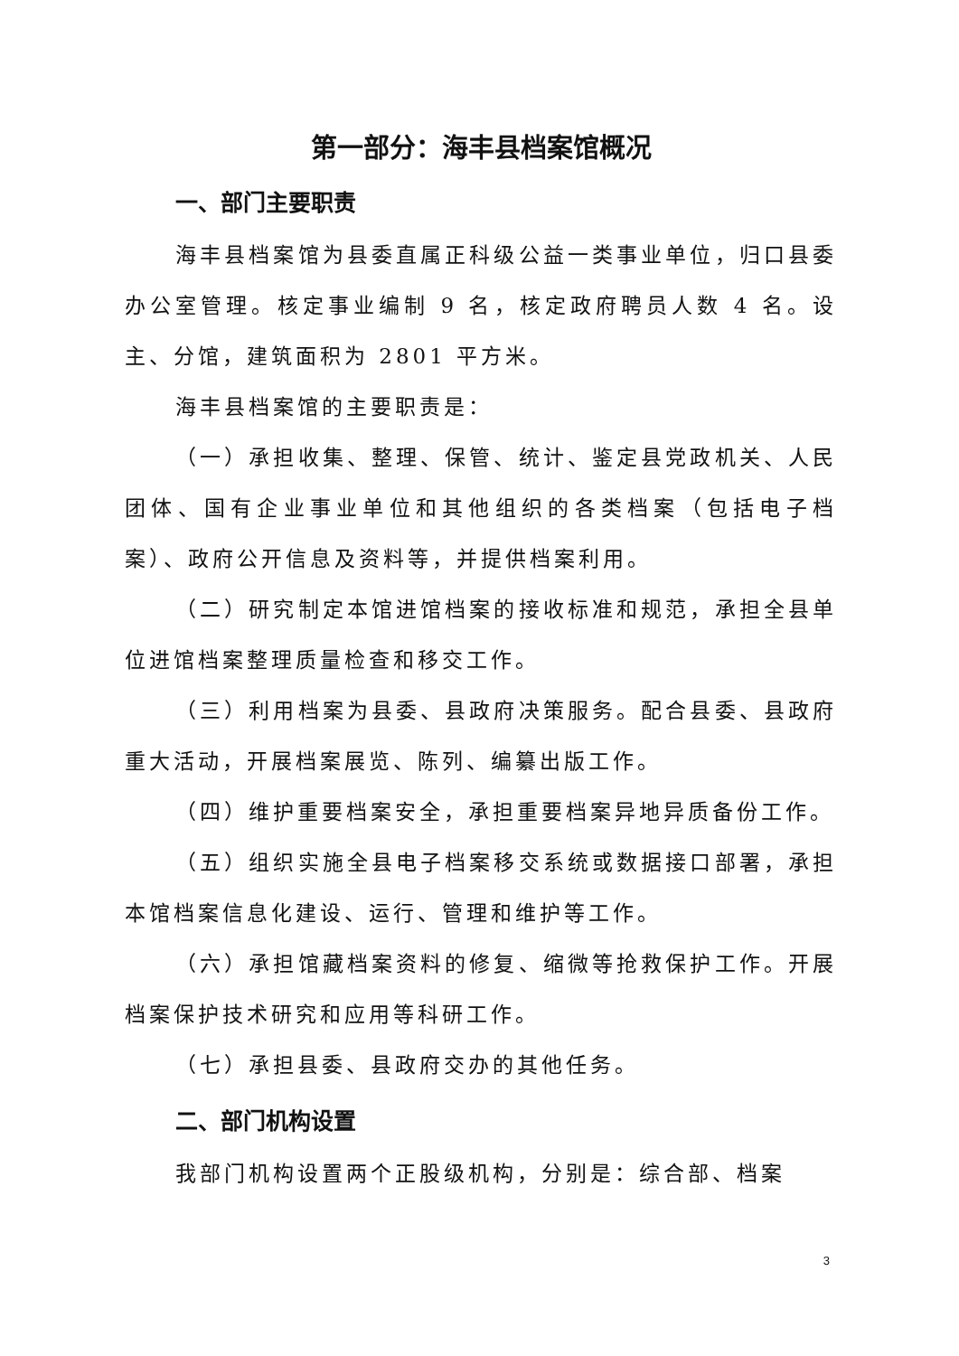第一部分：海丰县档案馆概况
一、部门主要职责
海丰县档案馆为县委直属正科级公益一类事业单位，归口县委办公室管理。核定事业编制 9 名，核定政府聘员人数 4 名。设主、分馆，建筑面积为 2801 平方米。
海丰县档案馆的主要职责是：
（一）承担收集、整理、保管、统计、鉴定县党政机关、人民团体、国有企业事业单位和其他组织的各类档案（包括电子档案）、政府公开信息及资料等，并提供档案利用。
（二）研究制定本馆进馆档案的接收标准和规范，承担全县单位进馆档案整理质量检查和移交工作。
（三）利用档案为县委、县政府决策服务。配合县委、县政府重大活动，开展档案展览、陈列、编纂出版工作。
（四）维护重要档案安全，承担重要档案异地异质备份工作。
（五）组织实施全县电子档案移交系统或数据接口部署，承担本馆档案信息化建设、运行、管理和维护等工作。
（六）承担馆藏档案资料的修复、缩微等抢救保护工作。开展档案保护技术研究和应用等科研工作。
（七）承担县委、县政府交办的其他任务。
二、部门机构设置
我部门机构设置两个正股级机构，分别是：综合部、档案
3